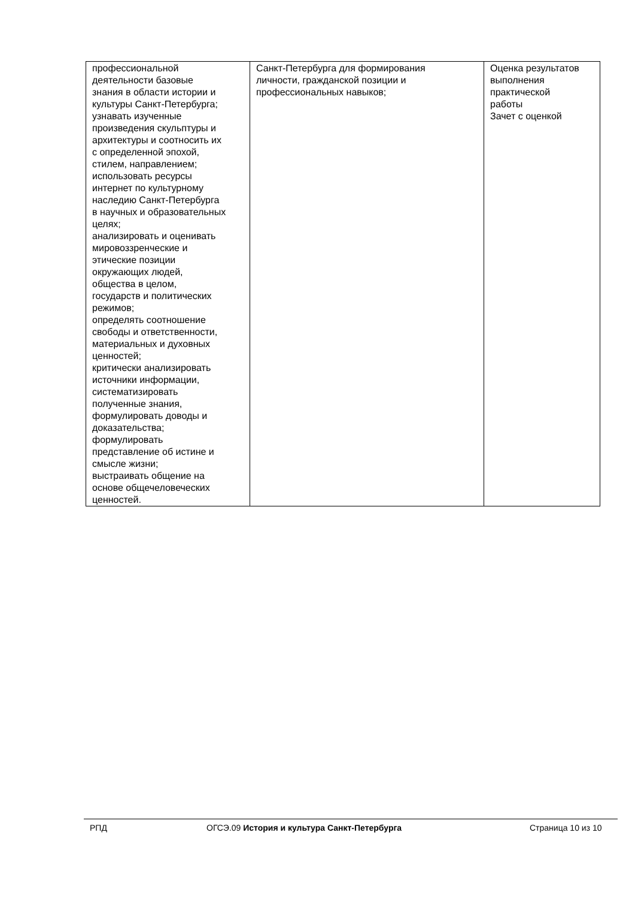| профессиональной деятельности базовые знания в области истории и культуры Санкт-Петербурга; узнавать изученные произведения скульптуры и архитектуры и соотносить их с определенной эпохой, стилем, направлением; использовать ресурсы интернет по культурному наследию Санкт-Петербурга в научных и образовательных целях; анализировать и оценивать мировоззренческие и этические позиции окружающих людей, общества в целом, государств и политических режимов; определять соотношение свободы и ответственности, материальных и духовных ценностей; критически анализировать источники информации, систематизировать полученные знания, формулировать доводы и доказательства; формулировать представление об истине и смысле жизни; выстраивать общение на основе общечеловеческих ценностей. | Санкт-Петербурга для формирования личности, гражданской позиции и профессиональных навыков; | Оценка результатов выполнения практической работы Зачет с оценкой |
РПД ОГСЭ.09 История и культура Санкт-Петербурга Страница 10 из 10